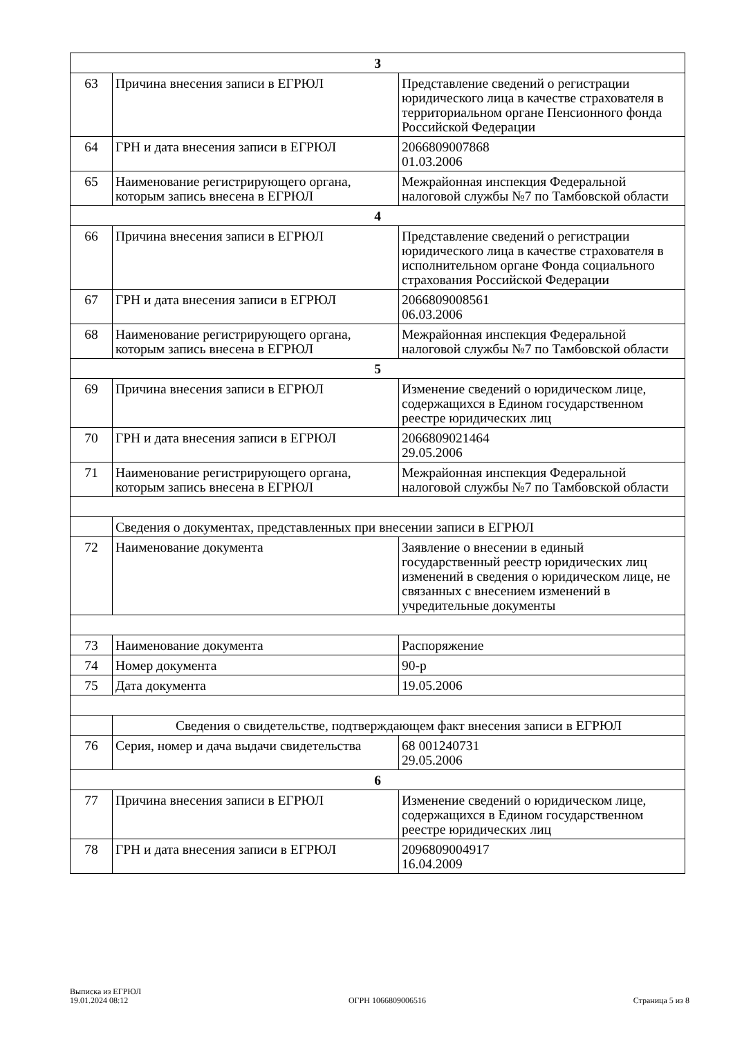| 3 | | |
| 63 | Причина внесения записи в ЕГРЮЛ | Представление сведений о регистрации юридического лица в качестве страхователя в территориальном органе Пенсионного фонда Российской Федерации |
| 64 | ГРН и дата внесения записи в ЕГРЮЛ | 2066809007868 01.03.2006 |
| 65 | Наименование регистрирующего органа, которым запись внесена в ЕГРЮЛ | Межрайонная инспекция Федеральной налоговой службы №7 по Тамбовской области |
| 4 | | |
| 66 | Причина внесения записи в ЕГРЮЛ | Представление сведений о регистрации юридического лица в качестве страхователя в исполнительном органе Фонда социального страхования Российской Федерации |
| 67 | ГРН и дата внесения записи в ЕГРЮЛ | 2066809008561 06.03.2006 |
| 68 | Наименование регистрирующего органа, которым запись внесена в ЕГРЮЛ | Межрайонная инспекция Федеральной налоговой службы №7 по Тамбовской области |
| 5 | | |
| 69 | Причина внесения записи в ЕГРЮЛ | Изменение сведений о юридическом лице, содержащихся в Едином государственном реестре юридических лиц |
| 70 | ГРН и дата внесения записи в ЕГРЮЛ | 2066809021464 29.05.2006 |
| 71 | Наименование регистрирующего органа, которым запись внесена в ЕГРЮЛ | Межрайонная инспекция Федеральной налоговой службы №7 по Тамбовской области |
| | Сведения о документах, представленных при внесении записи в ЕГРЮЛ | |
| 72 | Наименование документа | Заявление о внесении в единый государственный реестр юридических лиц изменений в сведения о юридическом лице, не связанных с внесением изменений в учредительные документы |
| 73 | Наименование документа | Распоряжение |
| 74 | Номер документа | 90-р |
| 75 | Дата документа | 19.05.2006 |
| | Сведения о свидетельстве, подтверждающем факт внесения записи в ЕГРЮЛ | |
| 76 | Серия, номер и дача выдачи свидетельства | 68 001240731 29.05.2006 |
| 6 | | |
| 77 | Причина внесения записи в ЕГРЮЛ | Изменение сведений о юридическом лице, содержащихся в Едином государственном реестре юридических лиц |
| 78 | ГРН и дата внесения записи в ЕГРЮЛ | 2096809004917 16.04.2009 |
Выписка из ЕГРЮЛ
19.01.2024 08:12
ОГРН 1066809006516
Страница 5 из 8